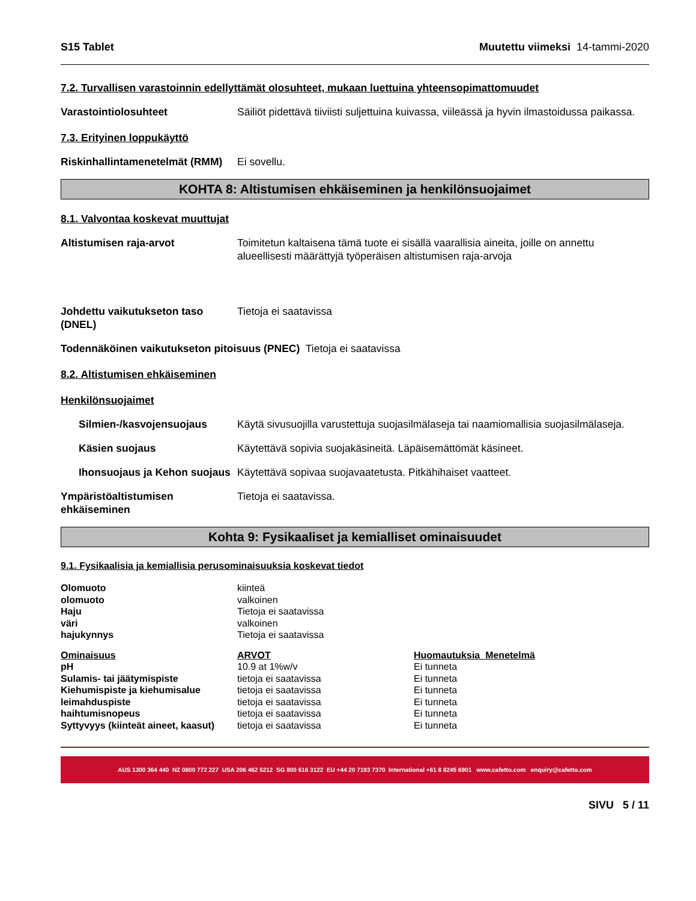S15 Tablet Muutettu viimeksi 14-tammi-2020
7.2. Turvallisen varastoinnin edellyttämät olosuhteet, mukaan luettuina yhteensopimattomuudet
Varastointiolosuhteet Säiliöt pidettävä tiiviisti suljettuina kuivassa, viileässä ja hyvin ilmastoidussa paikassa.
7.3. Erityinen loppukäyttö
Riskinhallintamenetelmät (RMM)
Ei sovellu.
KOHTA 8: Altistumisen ehkäiseminen ja henkilönsuojaimet
8.1. Valvontaa koskevat muuttujat
Altistumisen raja-arvot Toimitetun kaltaisena tämä tuote ei sisällä vaarallisia aineita, joille on annettu alueellisesti määrättyjä työperäisen altistumisen raja-arvoja
Johdettu vaikutukseton taso (DNEL)
Tietoja ei saatavissa
Todennäköinen vaikutukseton pitoisuus (PNEC) Tietoja ei saatavissa
8.2. Altistumisen ehkäiseminen
Henkilönsuojaimet
Silmien-/kasvojensuojaus Käytä sivusuojilla varustettuja suojasilmälaseja tai naamiomallisia suojasilmälaseja.
Käsien suojaus Käytettävä sopivia suojakäsineitä. Läpäisemättömät käsineet.
Ihonsuojaus ja Kehon suojaus
Käytettävä sopivaa suojavaatetusta. Pitkähihaiset vaatteet.
Ympäristöaltistumisen ehkäiseminen
Tietoja ei saatavissa.
Kohta 9: Fysikaaliset ja kemialliset ominaisuudet
9.1. Fysikaalisia ja kemiallisia perusominaisuuksia koskevat tiedot
| Olomuoto | kiinteä |
| olomuoto | valkoinen |
| Haju | Tietoja ei saatavissa |
| väri | valkoinen |
| hajukynnys | Tietoja ei saatavissa |
| Ominaisuus | ARVOT | Huomautuksia Menetelmä |
| --- | --- | --- |
| pH | 10.9 at 1%w/v | Ei tunneta |
| Sulamis- tai jäätymispiste | tietoja ei saatavissa | Ei tunneta |
| Kiehumispiste ja kiehumisalue | tietoja ei saatavissa | Ei tunneta |
| leimahduspiste | tietoja ei saatavissa | Ei tunneta |
| haihtumisnopeus | tietoja ei saatavissa | Ei tunneta |
| Syttyvyys (kiinteät aineet, kaasut) | tietoja ei saatavissa | Ei tunneta |
AUS 1300 364 440 NZ 0800 772 227 USA 206 462 5212 SG 800 616 3122 EU +44 20 7193 7370 International +61 8 8245 6901 www.cafetto.com enquiry@cafetto.com
SIVU 5 / 11